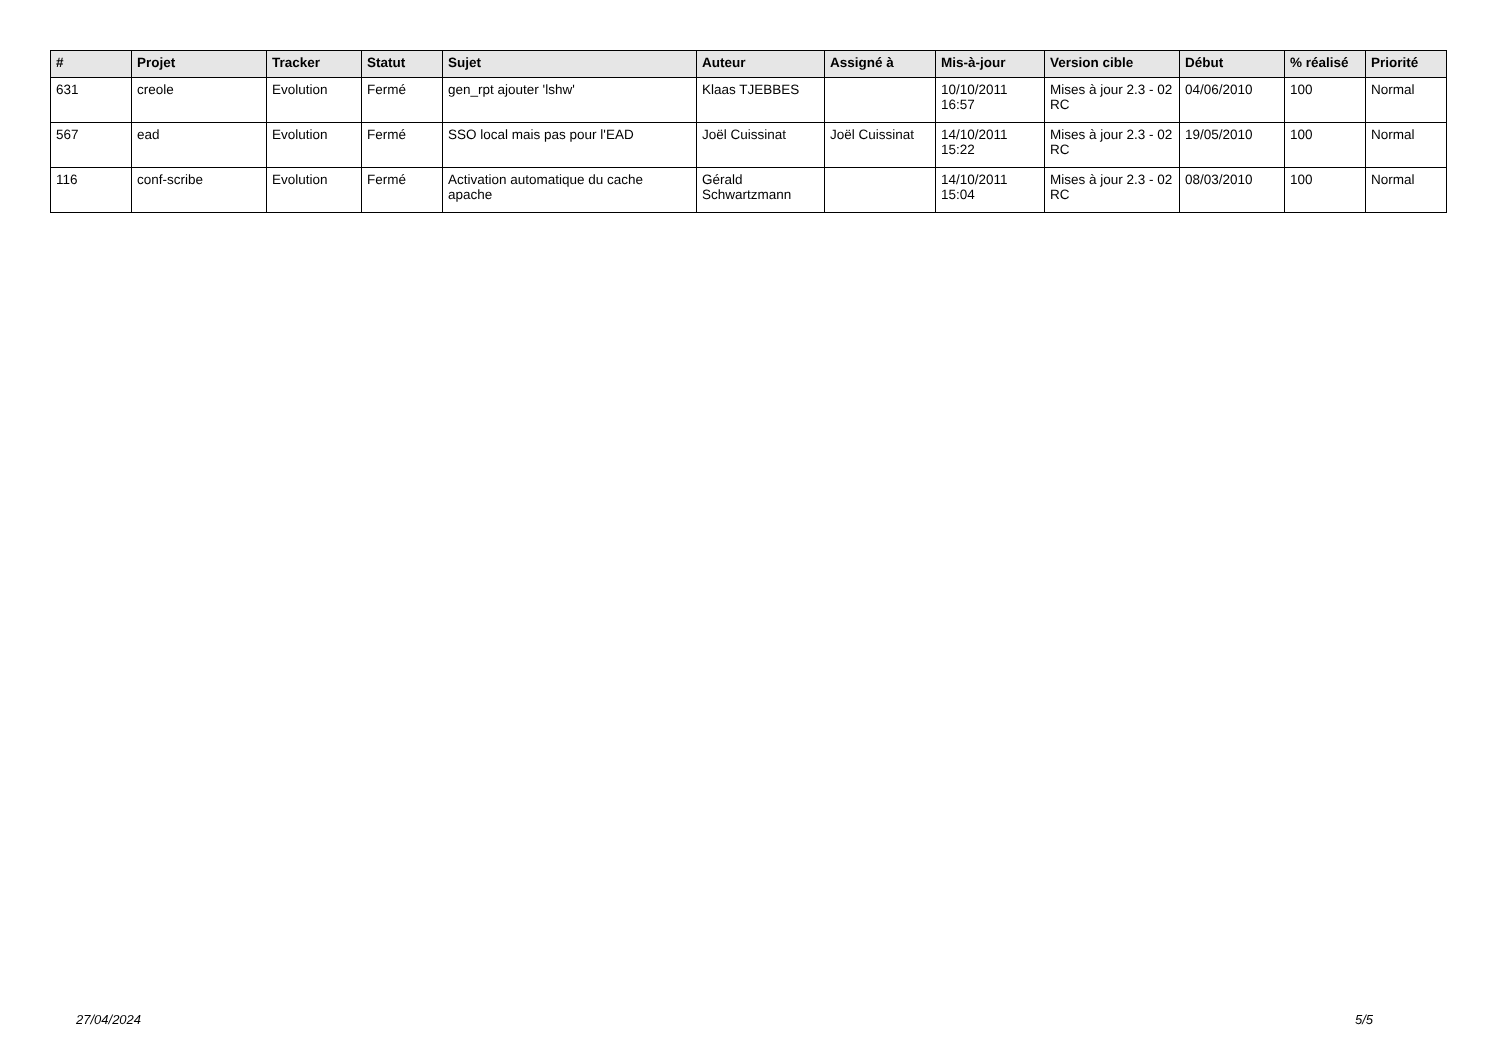| # | Projet | Tracker | Statut | Sujet | Auteur | Assigné à | Mis-à-jour | Version cible | Début | % réalisé | Priorité |
| --- | --- | --- | --- | --- | --- | --- | --- | --- | --- | --- | --- |
| 631 | creole | Evolution | Fermé | gen_rpt ajouter 'lshw' | Klaas TJEBBES | | 10/10/2011 16:57 | Mises à jour 2.3 - 02 RC | 04/06/2010 | 100 | Normal |
| 567 | ead | Evolution | Fermé | SSO local mais pas pour l'EAD | Joël Cuissinat | Joël Cuissinat | 14/10/2011 15:22 | Mises à jour 2.3 - 02 RC | 19/05/2010 | 100 | Normal |
| 116 | conf-scribe | Evolution | Fermé | Activation automatique du cache apache | Gérald Schwartzmann | | 14/10/2011 15:04 | Mises à jour 2.3 - 02 RC | 08/03/2010 | 100 | Normal |
27/04/2024 5/5